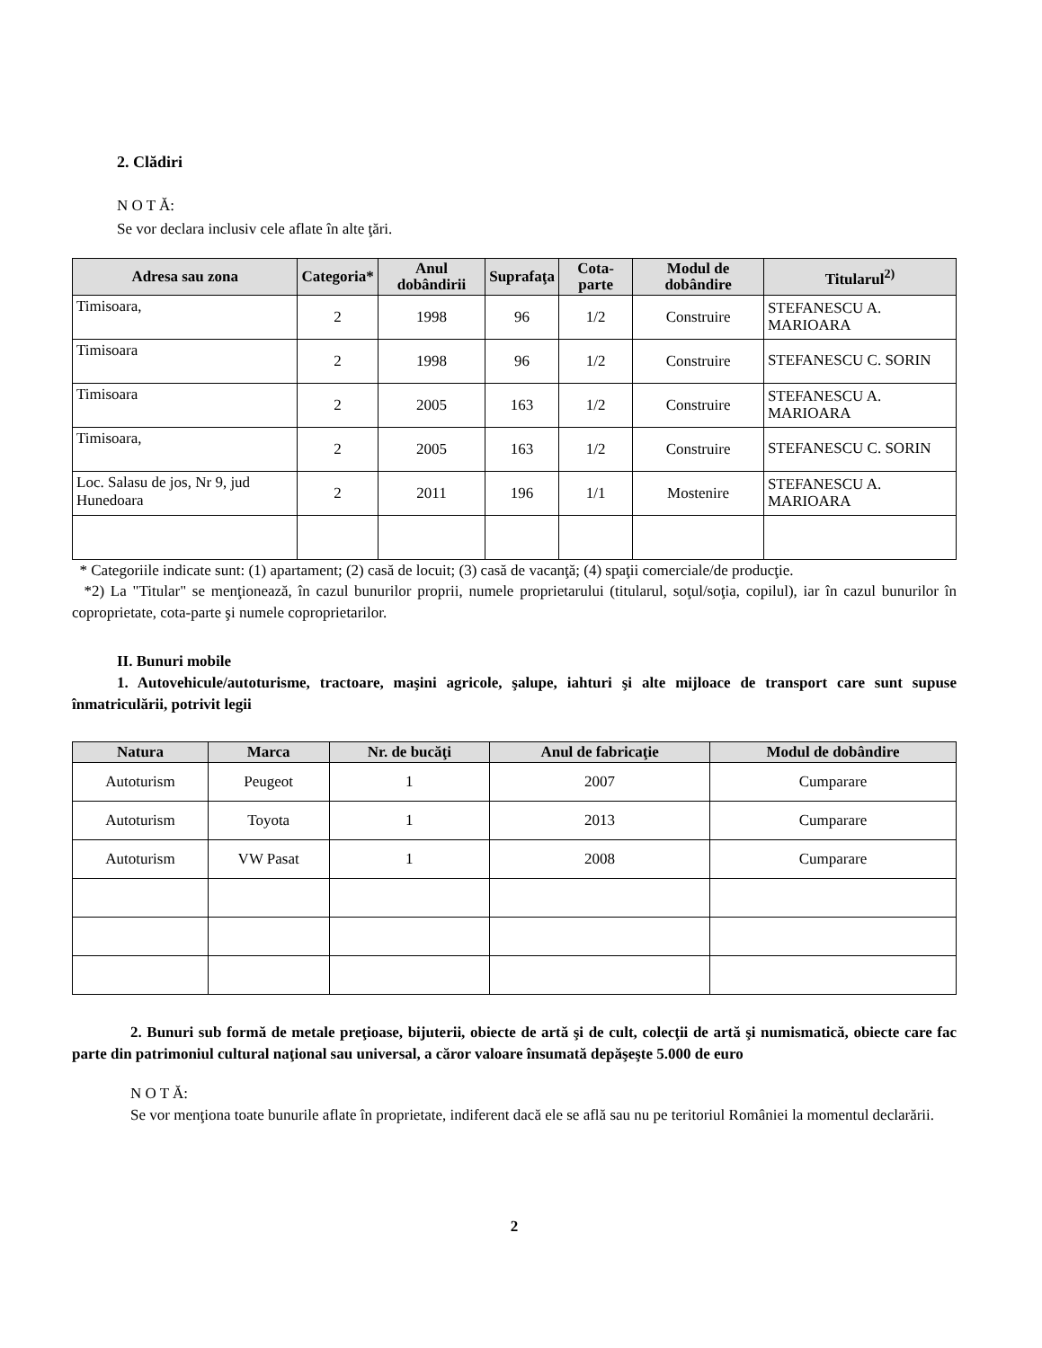2. Clădiri
N O T Ă:
Se vor declara inclusiv cele aflate în alte ţări.
| Adresa sau zona | Categoria* | Anul dobândirii | Suprafaţa | Cota-parte | Modul de dobândire | Titularul<sup>2)</sup> |
| --- | --- | --- | --- | --- | --- | --- |
| Timisoara, | 2 | 1998 | 96 | 1/2 | Construire | STEFANESCU A. MARIOARA |
| Timisoara | 2 | 1998 | 96 | 1/2 | Construire | STEFANESCU C. SORIN |
| Timisoara | 2 | 2005 | 163 | 1/2 | Construire | STEFANESCU A. MARIOARA |
| Timisoara, | 2 | 2005 | 163 | 1/2 | Construire | STEFANESCU C. SORIN |
| Loc. Salasu de jos, Nr 9, jud Hunedoara | 2 | 2011 | 196 | 1/1 | Mostenire | STEFANESCU A. MARIOARA |
* Categoriile indicate sunt: (1) apartament; (2) casă de locuit; (3) casă de vacanţă; (4) spaţii comerciale/de producţie.
*2) La "Titular" se menţionează, în cazul bunurilor proprii, numele proprietarului (titularul, soţul/soţia, copilul), iar în cazul bunurilor în coproprietate, cota-parte şi numele coproprietarilor.
II. Bunuri mobile
1. Autovehicule/autoturisme, tractoare, maşini agricole, şalupe, iahturi şi alte mijloace de transport care sunt supuse înmatriculării, potrivit legii
| Natura | Marca | Nr. de bucăţi | Anul de fabricaţie | Modul de dobândire |
| --- | --- | --- | --- | --- |
| Autoturism | Peugeot | 1 | 2007 | Cumparare |
| Autoturism | Toyota | 1 | 2013 | Cumparare |
| Autoturism | VW Pasat | 1 | 2008 | Cumparare |
2. Bunuri sub formă de metale preţioase, bijuterii, obiecte de artă şi de cult, colecţii de artă şi numismatică, obiecte care fac parte din patrimoniul cultural naţional sau universal, a căror valoare însumată depăşeşte 5.000 de euro
N O T Ă:
Se vor menţiona toate bunurile aflate în proprietate, indiferent dacă ele se află sau nu pe teritoriul României la momentul declarării.
2